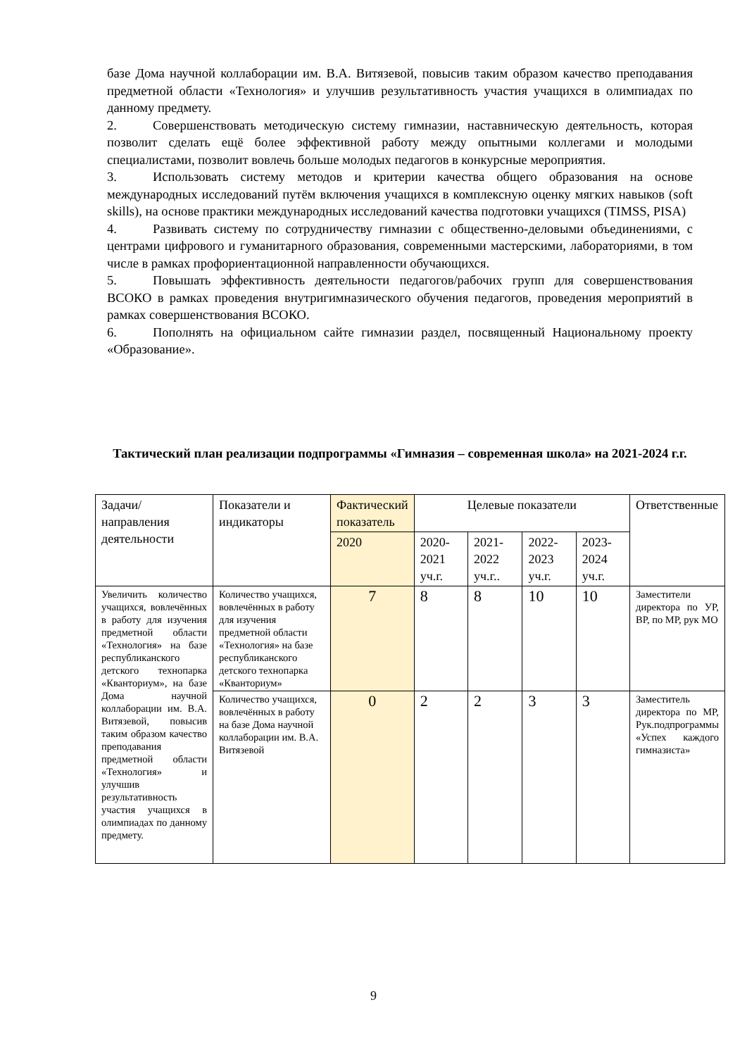базе Дома научной коллаборации им. В.А. Витязевой, повысив таким образом качество преподавания предметной области «Технология» и улучшив результативность участия учащихся в олимпиадах по данному предмету.
2. Совершенствовать методическую систему гимназии, наставническую деятельность, которая позволит сделать ещё более эффективной работу между опытными коллегами и молодыми специалистами, позволит вовлечь больше молодых педагогов в конкурсные мероприятия.
3. Использовать систему методов и критерии качества общего образования на основе международных исследований путём включения учащихся в комплексную оценку мягких навыков (soft skills), на основе практики международных исследований качества подготовки учащихся (TIMSS, PISA)
4. Развивать систему по сотрудничеству гимназии с общественно-деловыми объединениями, с центрами цифрового и гуманитарного образования, современными мастерскими, лабораториями, в том числе в рамках профориентационной направленности обучающихся.
5. Повышать эффективность деятельности педагогов/рабочих групп для совершенствования ВСОКО в рамках проведения внутригимназического обучения педагогов, проведения мероприятий в рамках совершенствования ВСОКО.
6. Пополнять на официальном сайте гимназии раздел, посвященный Национальному проекту «Образование».
Тактический план реализации подпрограммы «Гимназия – современная школа» на 2021-2024 г.г.
| Задачи/ направления деятельности | Показатели и индикаторы | Фактический показатель | Целевые показатели | | | | Ответственные |
| | | 2020 | 2020-2021 уч.г. | 2021-2022 уч.г.. | 2022-2023 уч.г. | 2023-2024 уч.г. | |
| Увеличить количество учащихся, вовлечённых в работу для изучения предметной области «Технология» на базе республиканского детского технопарка «Кванториум», на базе Дома научной коллаборации им. В.А. Витязевой, повысив таким образом качество преподавания предметной области «Технология» и улучшив результативность участия учащихся в олимпиадах по данному предмету. | Количество учащихся, вовлечённых в работу для изучения предметной области «Технология» на базе республиканского детского технопарка «Кванториум» | 7 | 8 | 8 | 10 | 10 | Заместители директора по УР, ВР, по МР, рук МО |
| | Количество учащихся, вовлечённых в работу на базе Дома научной коллаборации им. В.А. Витязевой | 0 | 2 | 2 | 3 | 3 | Заместитель директора по МР, Рук.подпрограммы «Успех каждого гимназиста» |
9